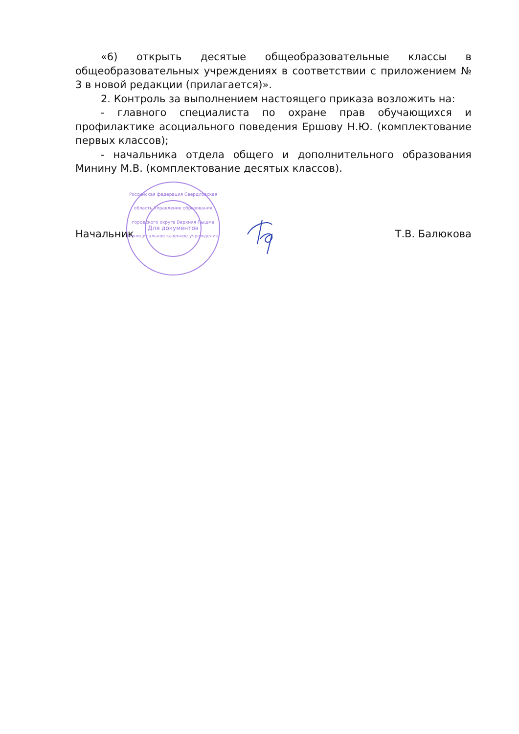«6) открыть десятые общеобразовательные классы в общеобразовательных учреждениях в соответствии с приложением № 3 в новой редакции (прилагается)».
2. Контроль за выполнением настоящего приказа возложить на:
- главного специалиста по охране прав обучающихся и профилактике асоциального поведения Ершову Н.Ю. (комплектование первых классов);
- начальника отдела общего и дополнительного образования Минину М.В. (комплектование десятых классов).
Российская федерация Свердловская область Управление образования городского округа Верхняя Пышма муниципальное казенное учреждение
Для документов
Начальник Т.В. Балюкова